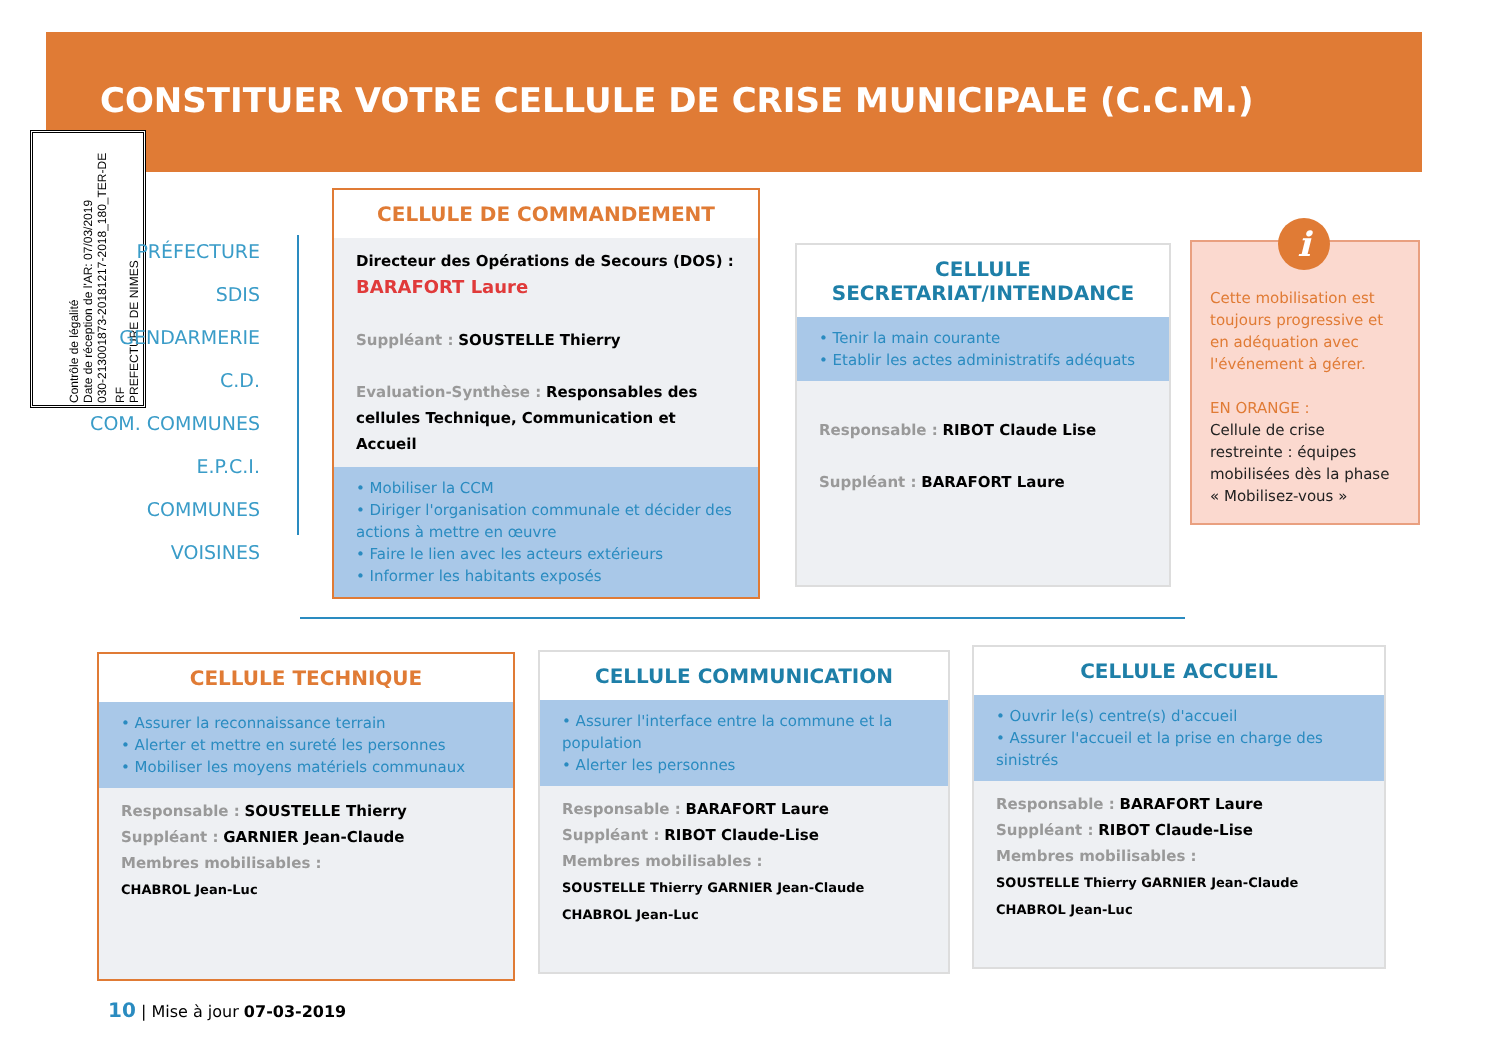CONSTITUER VOTRE CELLULE DE CRISE MUNICIPALE (C.C.M.)
RF
PREFECTURE DE NIMES
Contrôle de légalité
Date de réception de l'AR: 07/03/2019
030-213001873-20181217-2018_180_TER-DE
PRÉFECTURE
SDIS
GENDARMERIE
C.D.
COM. COMMUNES
E.P.C.I.
COMMUNES
VOISINES
CELLULE DE COMMANDEMENT
Directeur des Opérations de Secours (DOS) :
BARAFORT Laure
Suppléant : SOUSTELLE Thierry
Evaluation-Synthèse : Responsables des cellules Technique, Communication et Accueil
• Mobiliser la CCM
• Diriger l'organisation communale et décider des actions à mettre en œuvre
• Faire le lien avec les acteurs extérieurs
• Informer les habitants exposés
CELLULE
SECRETARIAT/INTENDANCE
• Tenir la main courante
• Etablir les actes administratifs adéquats
Responsable : RIBOT Claude Lise
Suppléant : BARAFORT Laure
Cette mobilisation est toujours progressive et en adéquation avec l'événement à gérer.
EN ORANGE :
Cellule de crise restreinte : équipes mobilisées dès la phase « Mobilisez-vous »
i
CELLULE TECHNIQUE
• Assurer la reconnaissance terrain
• Alerter et mettre en sureté les personnes
• Mobiliser les moyens matériels communaux
Responsable : SOUSTELLE Thierry
Suppléant : GARNIER Jean-Claude
Membres mobilisables :
CHABROL Jean-Luc
CELLULE COMMUNICATION
• Assurer l'interface entre la commune et la population
• Alerter les personnes
Responsable : BARAFORT Laure
Suppléant : RIBOT Claude-Lise
Membres mobilisables :
SOUSTELLE Thierry GARNIER Jean-Claude CHABROL Jean-Luc
CELLULE ACCUEIL
• Ouvrir le(s) centre(s) d'accueil
• Assurer l'accueil et la prise en charge des sinistrés
Responsable : BARAFORT Laure
Suppléant : RIBOT Claude-Lise
Membres mobilisables :
SOUSTELLE Thierry GARNIER Jean-Claude CHABROL Jean-Luc
10 | Mise à jour 07-03-2019